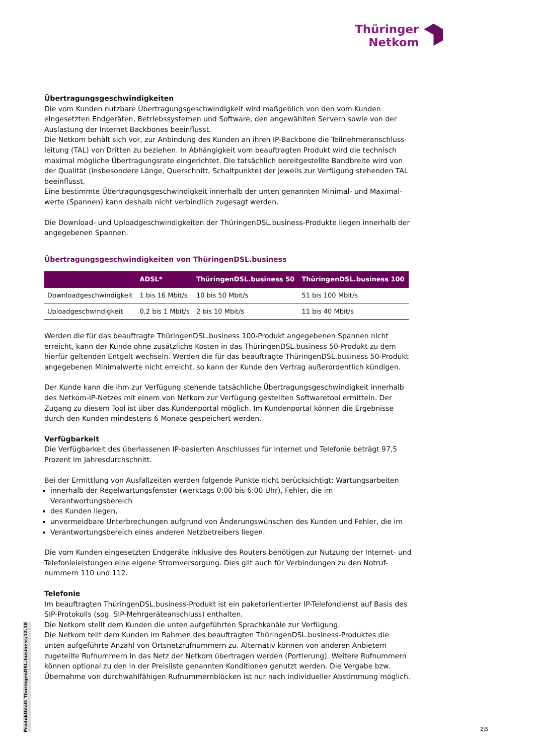Thüringer
Netkom
Übertragungsgeschwindigkeiten
Die vom Kunden nutzbare Übertragungsgeschwindigkeit wird maßgeblich von den vom Kunden eingesetzten Endgeräten, Betriebssystemen und Software, den angewählten Servern sowie von der Auslastung der Internet Backbones beeinflusst.
Die Netkom behält sich vor, zur Anbindung des Kunden an ihren IP-Backbone die Teilnehmeranschluss-leitung (TAL) von Dritten zu beziehen. In Abhängigkeit vom beauftragten Produkt wird die technisch maximal mögliche Übertragungsrate eingerichtet. Die tatsächlich bereitgestellte Bandbreite wird von der Qualität (insbesondere Länge, Querschnitt, Schaltpunkte) der jeweils zur Verfügung stehenden TAL beeinflusst.
Eine bestimmte Übertragungsgeschwindigkeit innerhalb der unten genannten Minimal- und Maximal-werte (Spannen) kann deshalb nicht verbindlich zugesagt werden.
Die Download- und Uploadgeschwindigkeiten der ThüringenDSL.business-Produkte liegen innerhalb der angegebenen Spannen.
Übertragungsgeschwindigkeiten von ThüringenDSL.business
| | ADSL* | ThüringenDSL.business 50 | ThüringenDSL.business 100 |
| --- | --- | --- | --- |
| Downloadgeschwindigkeit | 1 bis 16 Mbit/s | 10 bis 50 Mbit/s | 51 bis 100 Mbit/s |
| Uploadgeschwindigkeit | 0,2 bis 1 Mbit/s | 2 bis 10 Mbit/s | 11 bis 40 Mbit/s |
Werden die für das beauftragte ThüringenDSL.business 100-Produkt angegebenen Spannen nicht erreicht, kann der Kunde ohne zusätzliche Kosten in das ThüringenDSL.business 50-Produkt zu dem hierfür geltenden Entgelt wechseln. Werden die für das beauftragte ThüringenDSL.business 50-Produkt angegebenen Minimalwerte nicht erreicht, so kann der Kunde den Vertrag außerordentlich kündigen.
Der Kunde kann die ihm zur Verfügung stehende tatsächliche Übertragungsgeschwindigkeit innerhalb des Netkom-IP-Netzes mit einem von Netkom zur Verfügung gestellten Softwaretool ermitteln. Der Zugang zu diesem Tool ist über das Kundenportal möglich. Im Kundenportal können die Ergebnisse durch den Kunden mindestens 6 Monate gespeichert werden.
Verfügbarkeit
Die Verfügbarkeit des überlassenen IP-basierten Anschlusses für Internet und Telefonie beträgt 97,5 Prozent im Jahresdurchschnitt.
Bei der Ermittlung von Ausfallzeiten werden folgende Punkte nicht berücksichtigt: Wartungsarbeiten
innerhalb der Regelwartungsfenster (werktags 0:00 bis 6:00 Uhr), Fehler, die im Verantwortungsbereich
des Kunden liegen,
unvermeidbare Unterbrechungen aufgrund von Änderungswünschen des Kunden und Fehler, die im
Verantwortungsbereich eines anderen Netzbetreibers liegen.
Die vom Kunden eingesetzten Endgeräte inklusive des Routers benötigen zur Nutzung der Internet- und Telefonieleistungen eine eigene Stromversorgung. Dies gilt auch für Verbindungen zu den Notruf-nummern 110 und 112.
Telefonie
Im beauftragten ThüringenDSL.business-Produkt ist ein paketorientierter IP-Telefondienst auf Basis des SIP-Protokolls (sog. SIP-Mehrgeräteanschluss) enthalten.
Die Netkom stellt dem Kunden die unten aufgeführten Sprachkanäle zur Verfügung.
Die Netkom teilt dem Kunden im Rahmen des beauftragten ThüringenDSL.business-Produktes die unten aufgeführte Anzahl von Ortsnetzrufnummern zu. Alternativ können von anderen Anbietern zugeteilte Rufnummern in das Netz der Netkom übertragen werden (Portierung). Weitere Rufnummern können optional zu den in der Preisliste genannten Konditionen genutzt werden. Die Vergabe bzw. Übernahme von durchwahlfähigen Rufnummernblöcken ist nur nach individueller Abstimmung möglich.
Produktblatt ThüringenDSL.business/12.18
2|5